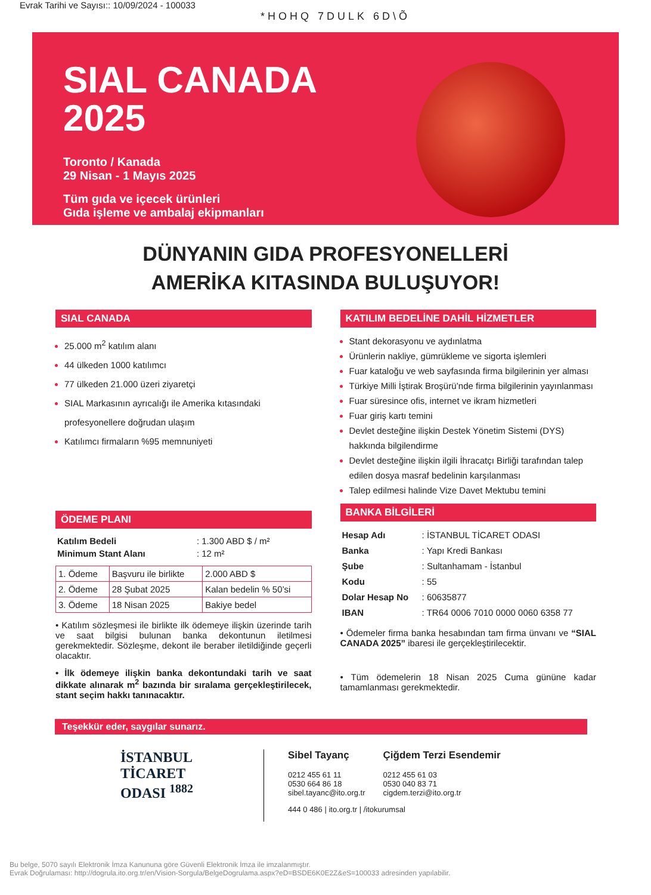Evrak Tarihi ve Sayısı:: 10/09/2024 - 100033
*HOHQ 7DULK 6D\Õ
SIAL CANADA
2025
Toronto / Kanada
29 Nisan - 1 Mayıs 2025
Tüm gıda ve içecek ürünleri
Gıda işleme ve ambalaj ekipmanları
DÜNYANIN GIDA PROFESYONELLERİ
AMERİKA KITASINDA BULUŞUYOR!
SIAL CANADA
25.000 m<sup>2</sup> katılım alanı
44 ülkeden 1000 katılımcı
77 ülkeden 21.000 üzeri ziyaretçi
SIAL Markasının ayrıcalığı ile Amerika kıtasındaki profesyonellere doğrudan ulaşım
Katılımcı firmaların %95 memnuniyeti
ÖDEME PLANI
| Katılım Bedeli | : 1.300 ABD $ / m² |
| Minimum Stant Alanı | : 12 m² |
| 1. Ödeme | Başvuru ile birlikte | 2.000 ABD $ |
| 2. Ödeme | 28 Şubat 2025 | Kalan bedelin % 50’si |
| 3. Ödeme | 18 Nisan 2025 | Bakiye bedel |
• Katılım sözleşmesi ile birlikte ilk ödemeye ilişkin üzerinde tarih ve saat bilgisi bulunan banka dekontunun iletilmesi gerekmektedir. Sözleşme, dekont ile beraber iletildiğinde geçerli olacaktır.
• İlk ödemeye ilişkin banka dekontundaki tarih ve saat dikkate alınarak m<sup>2</sup> bazında bir sıralama gerçekleştirilecek, stant seçim hakkı tanınacaktır.
KATILIM BEDELİNE DAHİL HİZMETLER
Stant dekorasyonu ve aydınlatma
Ürünlerin nakliye, gümrükleme ve sigorta işlemleri
Fuar kataloğu ve web sayfasında firma bilgilerinin yer alması
Türkiye Milli İştirak Broşürü’nde firma bilgilerinin yayınlanması
Fuar süresince ofis, internet ve ikram hizmetleri
Fuar giriş kartı temini
Devlet desteğine ilişkin Destek Yönetim Sistemi (DYS) hakkında bilgilendirme
Devlet desteğine ilişkin ilgili İhracatçı Birliği tarafından talep edilen dosya masraf bedelinin karşılanması
Talep edilmesi halinde Vize Davet Mektubu temini
BANKA BİLGİLERİ
| Hesap Adı | : İSTANBUL TİCARET ODASI |
| Banka | : Yapı Kredi Bankası |
| Şube | : Sultanhamam - İstanbul |
| Kodu | : 55 |
| Dolar Hesap No | : 60635877 |
| IBAN | : TR64 0006 7010 0000 0060 6358 77 |
• Ödemeler firma banka hesabından tam firma ünvanı ve “SIAL CANADA 2025” ibaresi ile gerçekleştirilecektir.
• Tüm ödemelerin 18 Nisan 2025 Cuma gününe kadar tamamlanması gerekmektedir.
Teşekkür eder, saygılar sunarız.
İSTANBUL
TİCARET
ODASI <sup>1882</sup>
Sibel Tayanç
0212 455 61 11
0530 664 86 18
sibel.tayanc@ito.org.tr
Çiğdem Terzi Esendemir
0212 455 61 03
0530 040 83 71
cigdem.terzi@ito.org.tr
444 0 486 | ito.org.tr | /itokurumsal
Bu belge, 5070 sayılı Elektronik İmza Kanununa göre Güvenli Elektronik İmza ile imzalanmıştır.
Evrak Doğrulaması: http://dogrula.ito.org.tr/en/Vision-Sorgula/BelgeDogrulama.aspx?eD=BSDE6K0E2Z&eS=100033 adresinden yapılabilir.